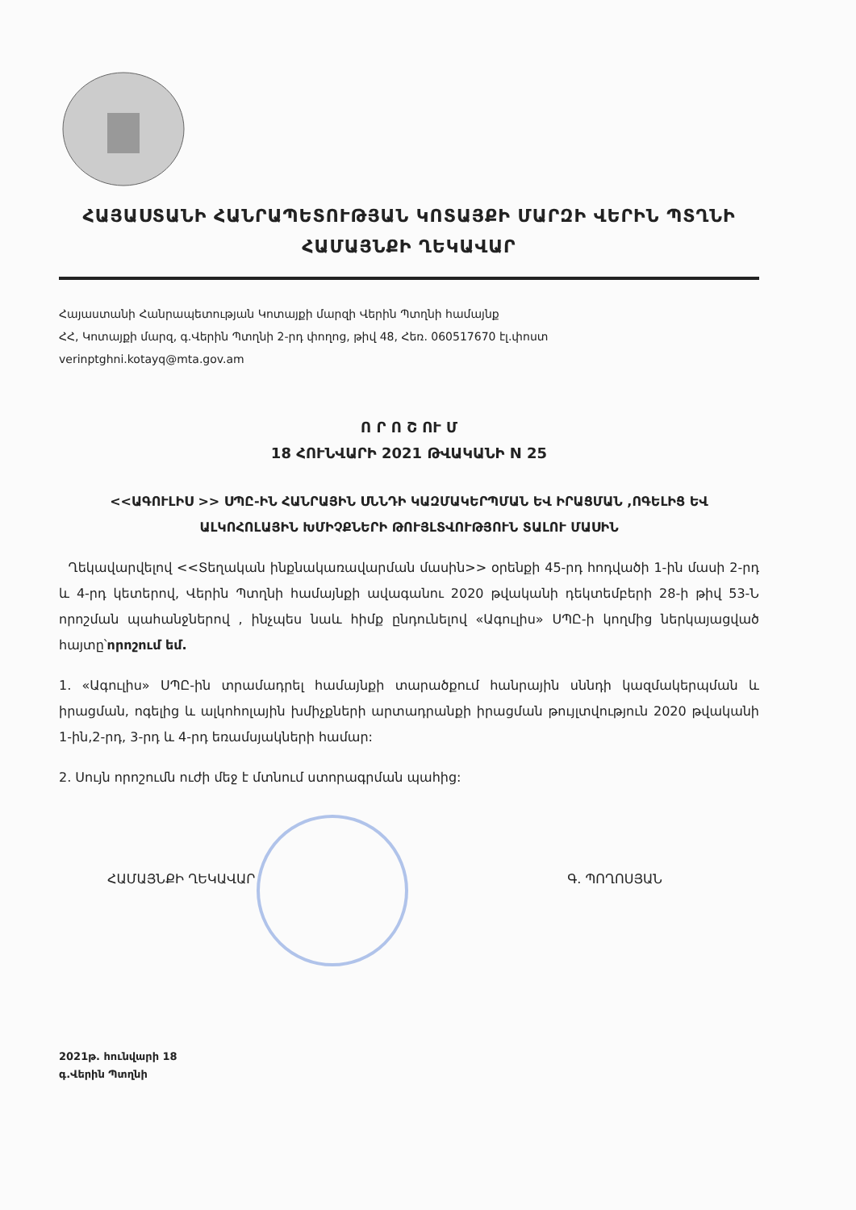ՀԱՅԱՍՏԱՆԻ ՀԱՆՐԱՊԵՏՈՒԹՅԱՆ ԿՈՏԱՅՔԻ ՄԱՐԶԻ ՎԵՐԻՆ ՊՏՂՆԻ
ՀԱՄԱՅՆՔԻ ՂԵԿԱՎԱՐ
Հայաստանի Հանրապետության Կոտայքի մարզի Վերին Պտղնի համայնք
ՀՀ, Կոտայքի մարզ, գ.Վերին Պտղնի 2-րդ փողոց, թիվ 48, Հեռ. 060517670 էլ.փոստ
verinptghni.kotayq@mta.gov.am
Ո Ր Ո Շ ՈՒ Մ
18 ՀՈՒՆՎԱՐԻ 2021 ԹՎԱԿԱՆԻ N 25
<<ԱԳՈՒԼԻՍ >> ՍՊԸ-ԻՆ ՀԱՆՐԱՅԻՆ ՍՆՆԴԻ ԿԱԶՄԱԿԵՐՊՄԱՆ ԵՎ ԻՐԱՑՄԱՆ ,ՈԳԵԼԻՑ ԵՎ ԱԼԿՈՀՈԼԱՅԻՆ ԽՄԻՉՔՆԵՐԻ ԹՈՒՅԼՏՎՈՒԹՅՈՒՆ ՏԱԼՈՒ ՄԱՍԻՆ
Ղեկավարվելով <<Տեղական ինքնակառավարման մասին>> օրենքի 45-րդ հոդվածի 1-ին մասի 2-րդ և 4-րդ կետերով, Վերին Պտղնի համայնքի ավագանու 2020 թվականի դեկտեմբերի 28-ի թիվ 53-Ն որոշման պահանջներով , ինչպես նաև հիմք ընդունելով «Ագուլիս» ՍՊԸ-ի կողմից ներկայացված հայտը՝որոշում եմ.
1. «Ագուլիս» ՍՊԸ-ին տրամադրել համայնքի տարածքում հանրային սննդի կազմակերպման և իրացման, ոգելից և ալկոհոլային խմիչքների արտադրանքի իրացման թույլտվություն 2020 թվականի 1-ին,2-րդ, 3-րդ և 4-րդ եռամսյակների համար:
2. Սույն որոշումն ուժի մեջ է մտնում ստորագրման պահից:
ՀԱՄԱՅՆՔԻ ՂԵԿԱՎԱՐ Գ. ՊՈՂՈՍՅԱՆ
2021թ. հունվարի 18
գ.Վերին Պտղնի